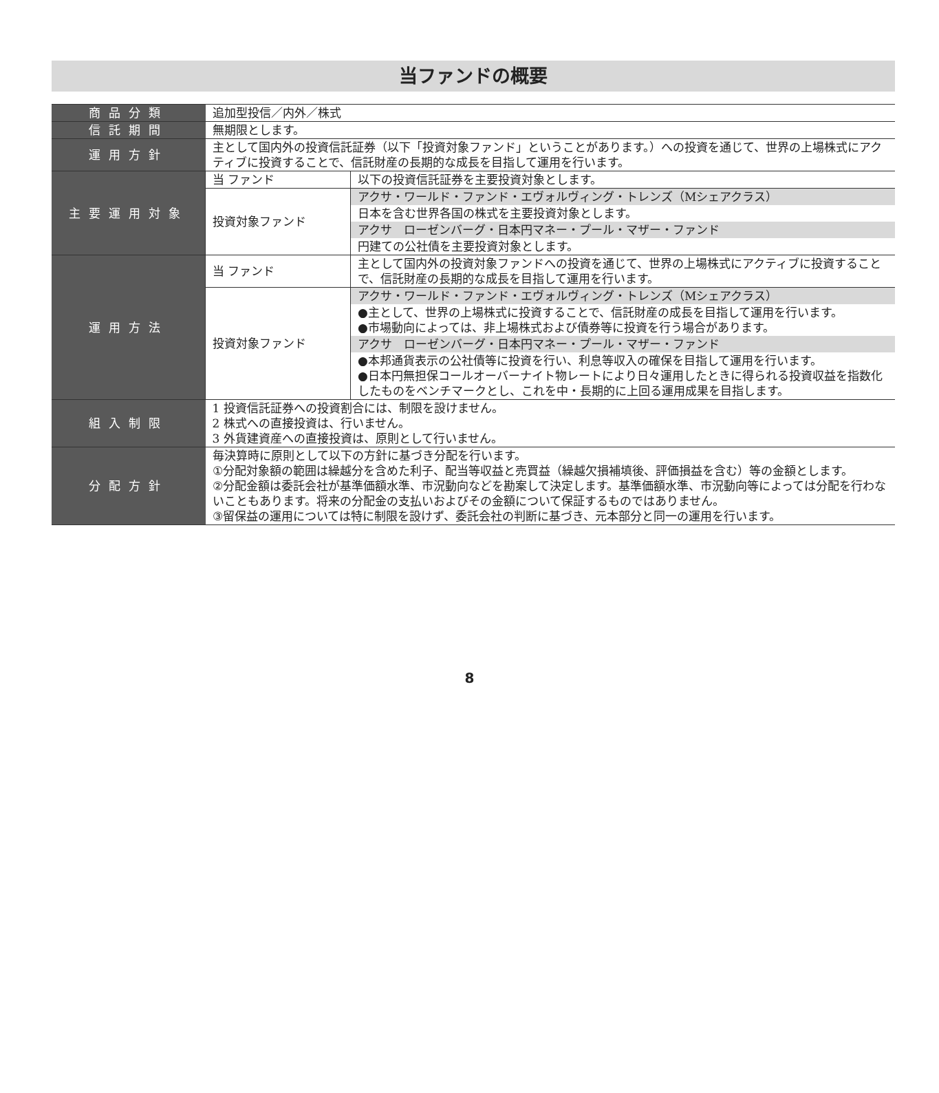当ファンドの概要
| 商品分類 | 追加型投信／内外／株式 | |
| 信託期間 | 無期限とします。 | |
| 運用方針 | 主として国内外の投資信託証券（以下「投資対象ファンド」ということがあります。）への投資を通じて、世界の上場株式にアクティブに投資することで、信託財産の長期的な成長を目指して運用を行います。 | |
| 主要運用対象 | 当 ファンド | 以下の投資信託証券を主要投資対象とします。 |
| | 投資対象ファンド | アクサ・ワールド・ファンド・エヴォルヴィング・トレンズ（Mシェアクラス） |
| | | 日本を含む世界各国の株式を主要投資対象とします。 |
| | | アクサ ローゼンバーグ・日本円マネー・プール・マザー・ファンド |
| | | 円建ての公社債を主要投資対象とします。 |
| 運用方法 | 当 ファンド | 主として国内外の投資対象ファンドへの投資を通じて、世界の上場株式にアクティブに投資することで、信託財産の長期的な成長を目指して運用を行います。 |
| | 投資対象ファンド | アクサ・ワールド・ファンド・エヴォルヴィング・トレンズ（Mシェアクラス） |
| | | ●主として、世界の上場株式に投資することで、信託財産の成長を目指して運用を行います。 ●市場動向によっては、非上場株式および債券等に投資を行う場合があります。 |
| | | アクサ ローゼンバーグ・日本円マネー・プール・マザー・ファンド |
| | | ●本邦通貨表示の公社債等に投資を行い、利息等収入の確保を目指して運用を行います。 ●日本円無担保コールオーバーナイト物レートにより日々運用したときに得られる投資収益を指数化したものをベンチマークとし、これを中・長期的に上回る運用成果を目指します。 |
| 組入制限 | 1 投資信託証券への投資割合には、制限を設けません。 2 株式への直接投資は、行いません。 3 外貨建資産への直接投資は、原則として行いません。 | |
| 分配方針 | 毎決算時に原則として以下の方針に基づき分配を行います。 ①分配対象額の範囲は繰越分を含めた利子、配当等収益と売買益（繰越欠損補填後、評価損益を含む）等の金額とします。 ②分配金額は委託会社が基準価額水準、市況動向などを勘案して決定します。基準価額水準、市況動向等によっては分配を行わないこともあります。将来の分配金の支払いおよびその金額について保証するものではありません。 ③留保益の運用については特に制限を設けず、委託会社の判断に基づき、元本部分と同一の運用を行います。 | |
8